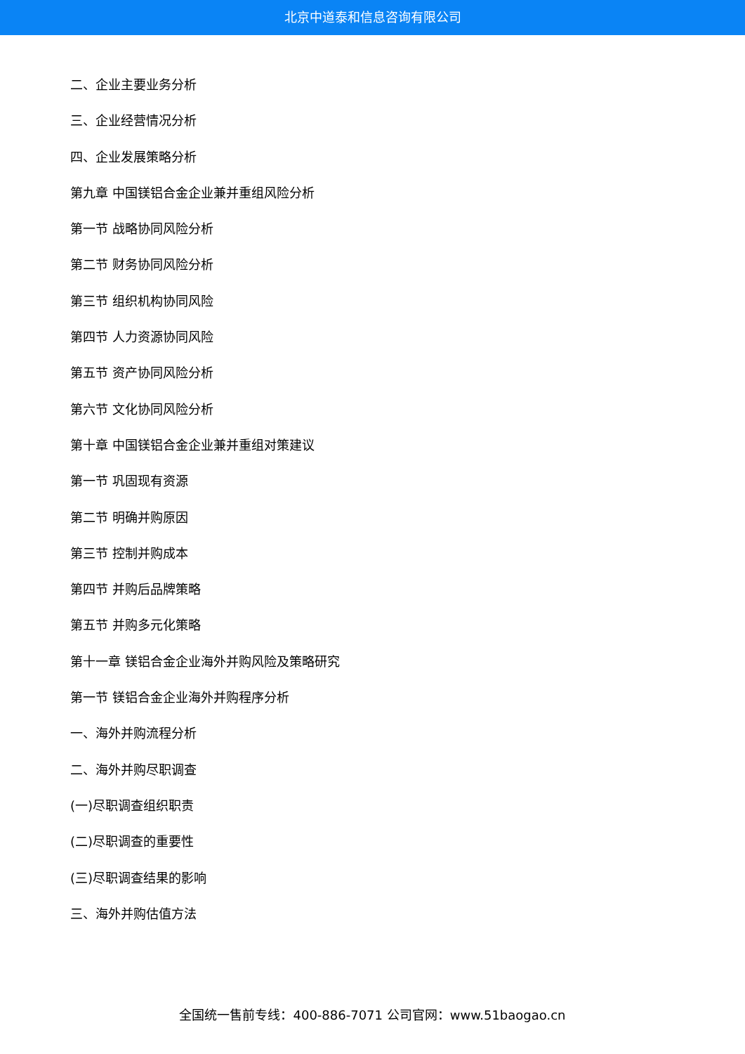北京中道泰和信息咨询有限公司
二、企业主要业务分析
三、企业经营情况分析
四、企业发展策略分析
第九章 中国镁铝合金企业兼并重组风险分析
第一节 战略协同风险分析
第二节 财务协同风险分析
第三节 组织机构协同风险
第四节 人力资源协同风险
第五节 资产协同风险分析
第六节 文化协同风险分析
第十章 中国镁铝合金企业兼并重组对策建议
第一节 巩固现有资源
第二节 明确并购原因
第三节 控制并购成本
第四节 并购后品牌策略
第五节 并购多元化策略
第十一章 镁铝合金企业海外并购风险及策略研究
第一节 镁铝合金企业海外并购程序分析
一、海外并购流程分析
二、海外并购尽职调查
(一)尽职调查组织职责
(二)尽职调查的重要性
(三)尽职调查结果的影响
三、海外并购估值方法
全国统一售前专线：400-886-7071 公司官网：www.51baogao.cn